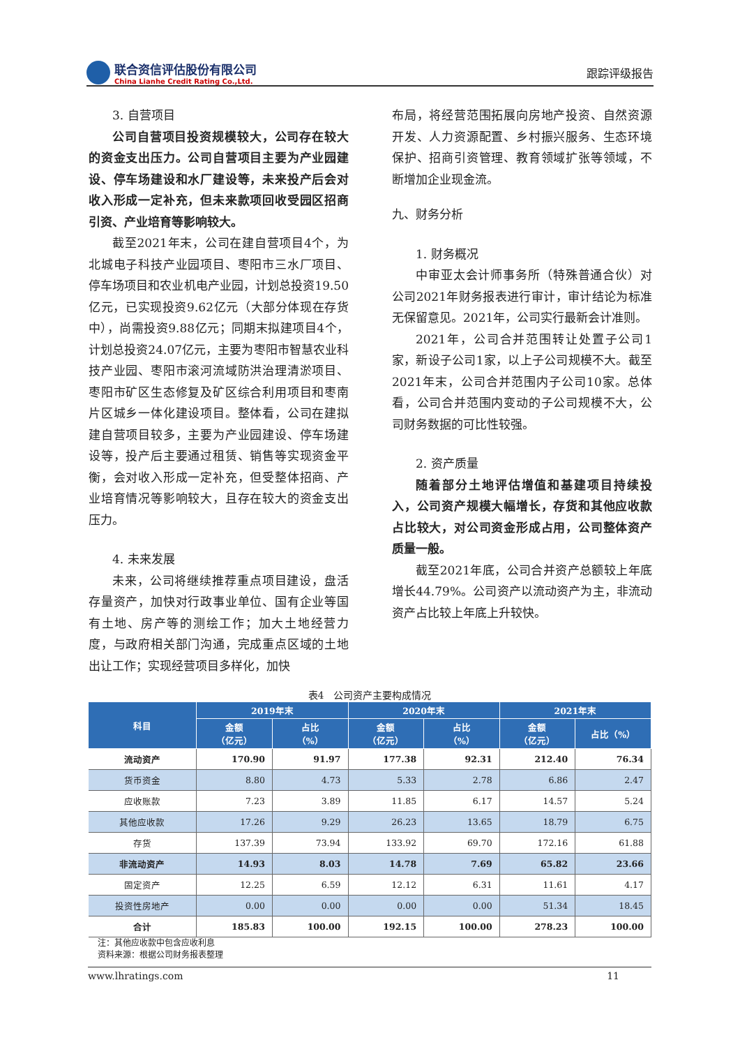联合资信评估股份有限公司
China Lianhe Credit Rating Co.,Ltd.
跟踪评级报告
3. 自营项目
公司自营项目投资规模较大，公司存在较大的资金支出压力。公司自营项目主要为产业园建设、停车场建设和水厂建设等，未来投产后会对收入形成一定补充，但未来款项回收受园区招商引资、产业培育等影响较大。
截至2021年末，公司在建自营项目4个，为北城电子科技产业园项目、枣阳市三水厂项目、停车场项目和农业机电产业园，计划总投资19.50亿元，已实现投资9.62亿元（大部分体现在存货中），尚需投资9.88亿元；同期末拟建项目4个，计划总投资24.07亿元，主要为枣阳市智慧农业科技产业园、枣阳市滚河流域防洪治理清淤项目、枣阳市矿区生态修复及矿区综合利用项目和枣南片区城乡一体化建设项目。整体看，公司在建拟建自营项目较多，主要为产业园建设、停车场建设等，投产后主要通过租赁、销售等实现资金平衡，会对收入形成一定补充，但受整体招商、产业培育情况等影响较大，且存在较大的资金支出压力。
4. 未来发展
未来，公司将继续推荐重点项目建设，盘活存量资产，加快对行政事业单位、国有企业等国有土地、房产等的测绘工作；加大土地经营力度，与政府相关部门沟通，完成重点区域的土地出让工作；实现经营项目多样化，加快
布局，将经营范围拓展向房地产投资、自然资源开发、人力资源配置、乡村振兴服务、生态环境保护、招商引资管理、教育领域扩张等领域，不断增加企业现金流。
九、财务分析
1. 财务概况
中审亚太会计师事务所（特殊普通合伙）对公司2021年财务报表进行审计，审计结论为标准无保留意见。2021年，公司实行最新会计准则。
2021年，公司合并范围转让处置子公司1家，新设子公司1家，以上子公司规模不大。截至2021年末，公司合并范围内子公司10家。总体看，公司合并范围内变动的子公司规模不大，公司财务数据的可比性较强。
2. 资产质量
随着部分土地评估增值和基建项目持续投入，公司资产规模大幅增长，存货和其他应收款占比较大，对公司资金形成占用，公司整体资产质量一般。
截至2021年底，公司合并资产总额较上年底增长44.79%。公司资产以流动资产为主，非流动资产占比较上年底上升较快。
表4　公司资产主要构成情况
| 科目 | 2019年末 | | 2020年末 | | 2021年末 | |
| --- | --- | --- | --- | --- | --- | --- |
| | 金额 （亿元） | 占比 （%） | 金额 （亿元） | 占比 （%） | 金额 （亿元） | 占比（%） |
| 流动资产 | 170.90 | 91.97 | 177.38 | 92.31 | 212.40 | 76.34 |
| 货币资金 | 8.80 | 4.73 | 5.33 | 2.78 | 6.86 | 2.47 |
| 应收账款 | 7.23 | 3.89 | 11.85 | 6.17 | 14.57 | 5.24 |
| 其他应收款 | 17.26 | 9.29 | 26.23 | 13.65 | 18.79 | 6.75 |
| 存货 | 137.39 | 73.94 | 133.92 | 69.70 | 172.16 | 61.88 |
| 非流动资产 | 14.93 | 8.03 | 14.78 | 7.69 | 65.82 | 23.66 |
| 固定资产 | 12.25 | 6.59 | 12.12 | 6.31 | 11.61 | 4.17 |
| 投资性房地产 | 0.00 | 0.00 | 0.00 | 0.00 | 51.34 | 18.45 |
| 合计 | 185.83 | 100.00 | 192.15 | 100.00 | 278.23 | 100.00 |
注：其他应收款中包含应收利息
资料来源：根据公司财务报表整理
www.lhratings.com 11